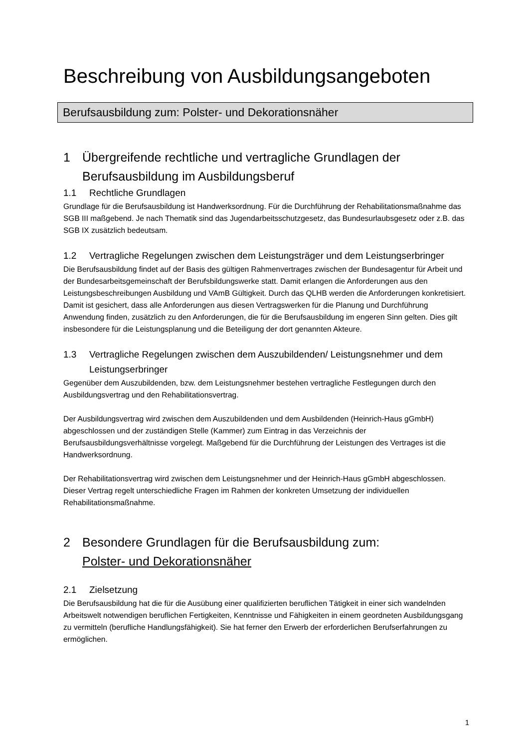Beschreibung von Ausbildungsangeboten
Berufsausbildung zum: Polster- und Dekorationsnäher
1 Übergreifende rechtliche und vertragliche Grundlagen der Berufsausbildung im Ausbildungsberuf
1.1 Rechtliche Grundlagen
Grundlage für die Berufsausbildung ist Handwerksordnung. Für die Durchführung der Rehabilitationsmaßnahme das SGB III maßgebend. Je nach Thematik sind das Jugendarbeitsschutzgesetz, das Bundesurlaubsgesetz oder z.B. das SGB IX zusätzlich bedeutsam.
1.2 Vertragliche Regelungen zwischen dem Leistungsträger und dem Leistungserbringer
Die Berufsausbildung findet auf der Basis des gültigen Rahmenvertrages zwischen der Bundesagentur für Arbeit und der Bundesarbeitsgemeinschaft der Berufsbildungswerke statt. Damit erlangen die Anforderungen aus den Leistungsbeschreibungen Ausbildung und VAmB Gültigkeit. Durch das QLHB werden die Anforderungen konkretisiert.
Damit ist gesichert, dass alle Anforderungen aus diesen Vertragswerken für die Planung und Durchführung Anwendung finden, zusätzlich zu den Anforderungen, die für die Berufsausbildung im engeren Sinn gelten. Dies gilt insbesondere für die Leistungsplanung und die Beteiligung der dort genannten Akteure.
1.3 Vertragliche Regelungen zwischen dem Auszubildenden/ Leistungsnehmer und dem Leistungserbringer
Gegenüber dem Auszubildenden, bzw. dem Leistungsnehmer bestehen vertragliche Festlegungen durch den Ausbildungsvertrag und den Rehabilitationsvertrag.
Der Ausbildungsvertrag wird zwischen dem Auszubildenden und dem Ausbildenden (Heinrich-Haus gGmbH) abgeschlossen und der zuständigen Stelle (Kammer) zum Eintrag in das Verzeichnis der Berufsausbildungsverhältnisse vorgelegt. Maßgebend für die Durchführung der Leistungen des Vertrages ist die Handwerksordnung.
Der Rehabilitationsvertrag wird zwischen dem Leistungsnehmer und der Heinrich-Haus gGmbH abgeschlossen. Dieser Vertrag regelt unterschiedliche Fragen im Rahmen der konkreten Umsetzung der individuellen Rehabilitationsmaßnahme.
2 Besondere Grundlagen für die Berufsausbildung zum:
Polster- und Dekorationsnäher
2.1 Zielsetzung
Die Berufsausbildung hat die für die Ausübung einer qualifizierten beruflichen Tätigkeit in einer sich wandelnden Arbeitswelt notwendigen beruflichen Fertigkeiten, Kenntnisse und Fähigkeiten in einem geordneten Ausbildungsgang zu vermitteln (berufliche Handlungsfähigkeit). Sie hat ferner den Erwerb der erforderlichen Berufserfahrungen zu ermöglichen.
1